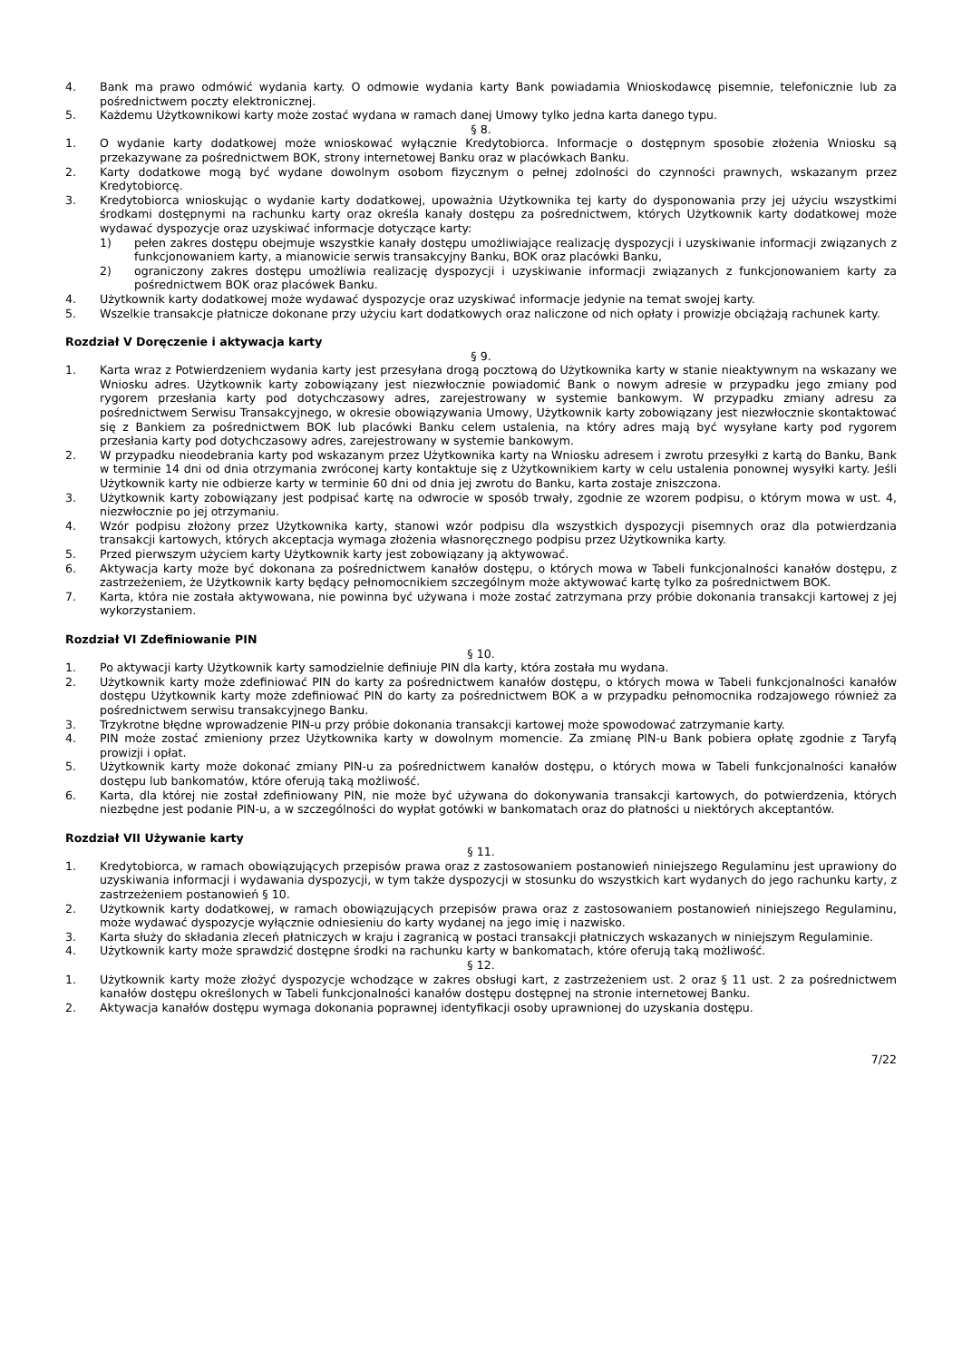4. Bank ma prawo odmówić wydania karty. O odmowie wydania karty Bank powiadamia Wnioskodawcę pisemnie, telefonicznie lub za pośrednictwem poczty elektronicznej.
5. Każdemu Użytkownikowi karty może zostać wydana w ramach danej Umowy tylko jedna karta danego typu.
§ 8.
1. O wydanie karty dodatkowej może wnioskować wyłącznie Kredytobiorca. Informacje o dostępnym sposobie złożenia Wniosku są przekazywane za pośrednictwem BOK, strony internetowej Banku oraz w placówkach Banku.
2. Karty dodatkowe mogą być wydane dowolnym osobom fizycznym o pełnej zdolności do czynności prawnych, wskazanym przez Kredytobiorcę.
3. Kredytobiorca wnioskując o wydanie karty dodatkowej, upoważnia Użytkownika tej karty do dysponowania przy jej użyciu wszystkimi środkami dostępnymi na rachunku karty oraz określa kanały dostępu za pośrednictwem, których Użytkownik karty dodatkowej może wydawać dyspozycje oraz uzyskiwać informacje dotyczące karty:
1) pełen zakres dostępu obejmuje wszystkie kanały dostępu umożliwiające realizację dyspozycji i uzyskiwanie informacji związanych z funkcjonowaniem karty, a mianowicie serwis transakcyjny Banku, BOK oraz placówki Banku,
2) ograniczony zakres dostępu umożliwia realizację dyspozycji i uzyskiwanie informacji związanych z funkcjonowaniem karty za pośrednictwem BOK oraz placówek Banku.
4. Użytkownik karty dodatkowej może wydawać dyspozycje oraz uzyskiwać informacje jedynie na temat swojej karty.
5. Wszelkie transakcje płatnicze dokonane przy użyciu kart dodatkowych oraz naliczone od nich opłaty i prowizje obciążają rachunek karty.
Rozdział V Doręczenie i aktywacja karty
§ 9.
1. Karta wraz z Potwierdzeniem wydania karty jest przesyłana drogą pocztową do Użytkownika karty w stanie nieaktywnym na wskazany we Wniosku adres. Użytkownik karty zobowiązany jest niezwłocznie powiadomić Bank o nowym adresie w przypadku jego zmiany pod rygorem przesłania karty pod dotychczasowy adres, zarejestrowany w systemie bankowym. W przypadku zmiany adresu za pośrednictwem Serwisu Transakcyjnego, w okresie obowiązywania Umowy, Użytkownik karty zobowiązany jest niezwłocznie skontaktować się z Bankiem za pośrednictwem BOK lub placówki Banku celem ustalenia, na który adres mają być wysyłane karty pod rygorem przesłania karty pod dotychczasowy adres, zarejestrowany w systemie bankowym.
2. W przypadku nieodebrania karty pod wskazanym przez Użytkownika karty na Wniosku adresem i zwrotu przesyłki z kartą do Banku, Bank w terminie 14 dni od dnia otrzymania zwróconej karty kontaktuje się z Użytkownikiem karty w celu ustalenia ponownej wysyłki karty. Jeśli Użytkownik karty nie odbierze karty w terminie 60 dni od dnia jej zwrotu do Banku, karta zostaje zniszczona.
3. Użytkownik karty zobowiązany jest podpisać kartę na odwrocie w sposób trwały, zgodnie ze wzorem podpisu, o którym mowa w ust. 4, niezwłocznie po jej otrzymaniu.
4. Wzór podpisu złożony przez Użytkownika karty, stanowi wzór podpisu dla wszystkich dyspozycji pisemnych oraz dla potwierdzania transakcji kartowych, których akceptacja wymaga złożenia własnoręcznego podpisu przez Użytkownika karty.
5. Przed pierwszym użyciem karty Użytkownik karty jest zobowiązany ją aktywować.
6. Aktywacja karty może być dokonana za pośrednictwem kanałów dostępu, o których mowa w Tabeli funkcjonalności kanałów dostępu, z zastrzeżeniem, że Użytkownik karty będący pełnomocnikiem szczególnym może aktywować kartę tylko za pośrednictwem BOK.
7. Karta, która nie została aktywowana, nie powinna być używana i może zostać zatrzymana przy próbie dokonania transakcji kartowej z jej wykorzystaniem.
Rozdział VI Zdefiniowanie PIN
§ 10.
1. Po aktywacji karty Użytkownik karty samodzielnie definiuje PIN dla karty, która została mu wydana.
2. Użytkownik karty może zdefiniować PIN do karty za pośrednictwem kanałów dostępu, o których mowa w Tabeli funkcjonalności kanałów dostępu Użytkownik karty może zdefiniować PIN do karty za pośrednictwem BOK a w przypadku pełnomocnika rodzajowego również za pośrednictwem serwisu transakcyjnego Banku.
3. Trzykrotne błędne wprowadzenie PIN-u przy próbie dokonania transakcji kartowej może spowodować zatrzymanie karty.
4. PIN może zostać zmieniony przez Użytkownika karty w dowolnym momencie. Za zmianę PIN-u Bank pobiera opłatę zgodnie z Taryfą prowizji i opłat.
5. Użytkownik karty może dokonać zmiany PIN-u za pośrednictwem kanałów dostępu, o których mowa w Tabeli funkcjonalności kanałów dostępu lub bankomatów, które oferują taką możliwość.
6. Karta, dla której nie został zdefiniowany PIN, nie może być używana do dokonywania transakcji kartowych, do potwierdzenia, których niezbędne jest podanie PIN-u, a w szczególności do wypłat gotówki w bankomatach oraz do płatności u niektórych akceptantów.
Rozdział VII Używanie karty
§ 11.
1. Kredytobiorca, w ramach obowiązujących przepisów prawa oraz z zastosowaniem postanowień niniejszego Regulaminu jest uprawiony do uzyskiwania informacji i wydawania dyspozycji, w tym także dyspozycji w stosunku do wszystkich kart wydanych do jego rachunku karty, z zastrzeżeniem postanowień § 10.
2. Użytkownik karty dodatkowej, w ramach obowiązujących przepisów prawa oraz z zastosowaniem postanowień niniejszego Regulaminu, może wydawać dyspozycje wyłącznie odniesieniu do karty wydanej na jego imię i nazwisko.
3. Karta służy do składania zleceń płatniczych w kraju i zagranicą w postaci transakcji płatniczych wskazanych w niniejszym Regulaminie.
4. Użytkownik karty może sprawdzić dostępne środki na rachunku karty w bankomatach, które oferują taką możliwość.
§ 12.
1. Użytkownik karty może złożyć dyspozycje wchodzące w zakres obsługi kart, z zastrzeżeniem ust. 2 oraz § 11 ust. 2 za pośrednictwem kanałów dostępu określonych w Tabeli funkcjonalności kanałów dostępu dostępnej na stronie internetowej Banku.
2. Aktywacja kanałów dostępu wymaga dokonania poprawnej identyfikacji osoby uprawnionej do uzyskania dostępu.
7/22